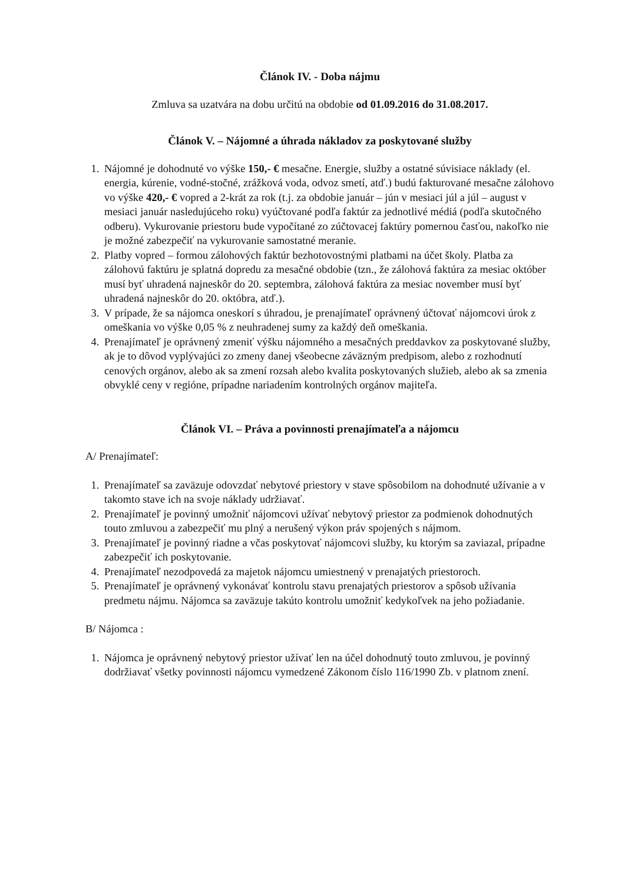Článok IV. - Doba nájmu
Zmluva sa uzatvára na dobu určitú na obdobie od 01.09.2016 do 31.08.2017.
Článok V. – Nájomné a úhrada nákladov za poskytované služby
1. Nájomné je dohodnuté vo výške 150,- € mesačne. Energie, služby a ostatné súvisiace náklady (el. energia, kúrenie, vodné-stočné, zrážková voda, odvoz smetí, atď.) budú fakturované mesačne zálohovo vo výške 420,- € vopred a 2-krát za rok (t.j. za obdobie január – jún v mesiaci júl a júl – august v mesiaci január nasledujúceho roku) vyúčtované podľa faktúr za jednotlivé médiá (podľa skutočného odberu). Vykurovanie priestoru bude vypočítané zo zúčtovacej faktúry pomernou časťou, nakoľko nie je možné zabezpečiť na vykurovanie samostatné meranie.
2. Platby vopred – formou zálohových faktúr bezhotovostnými platbami na účet školy. Platba za zálohovú faktúru je splatná dopredu za mesačné obdobie (tzn., že zálohová faktúra za mesiac október musí byť uhradená najneskôr do 20. septembra, zálohová faktúra za mesiac november musí byť uhradená najneskôr do 20. októbra, atď.).
3. V prípade, že sa nájomca oneskorí s úhradou, je prenajímateľ oprávnený účtovať nájomcovi úrok z omeškania vo výške 0,05 % z neuhradenej sumy za každý deň omeškania.
4. Prenajímateľ je oprávnený zmeniť výšku nájomného a mesačných preddavkov za poskytované služby, ak je to dôvod vyplývajúci zo zmeny danej všeobecne záväzným predpisom, alebo z rozhodnutí cenových orgánov, alebo ak sa zmení rozsah alebo kvalita poskytovaných služieb, alebo ak sa zmenia obvyklé ceny v regióne, prípadne nariadením kontrolných orgánov majiteľa.
Článok VI. – Práva a povinnosti prenajímateľa a nájomcu
A/ Prenajímateľ:
1. Prenajímateľ sa zaväzuje odovzdať nebytové priestory v stave spôsobilom na dohodnuté užívanie a v takomto stave ich na svoje náklady udržiavať.
2. Prenajímateľ je povinný umožniť nájomcovi užívať nebytový priestor za podmienok dohodnutých touto zmluvou a zabezpečiť mu plný a nerušený výkon práv spojených s nájmom.
3. Prenajímateľ je povinný riadne a včas poskytovať nájomcovi služby, ku ktorým sa zaviazal, prípadne zabezpečiť ich poskytovanie.
4. Prenajímateľ nezodpovedá za majetok nájomcu umiestnený v prenajatých priestoroch.
5. Prenajímateľ je oprávnený vykonávať kontrolu stavu prenajatých priestorov a spôsob užívania predmetu nájmu. Nájomca sa zaväzuje takúto kontrolu umožniť kedykoľvek na jeho požiadanie.
B/ Nájomca :
1. Nájomca je oprávnený nebytový priestor užívať len na účel dohodnutý touto zmluvou, je povinný dodržiavať všetky povinnosti nájomcu vymedzené Zákonom číslo 116/1990 Zb. v platnom znení.